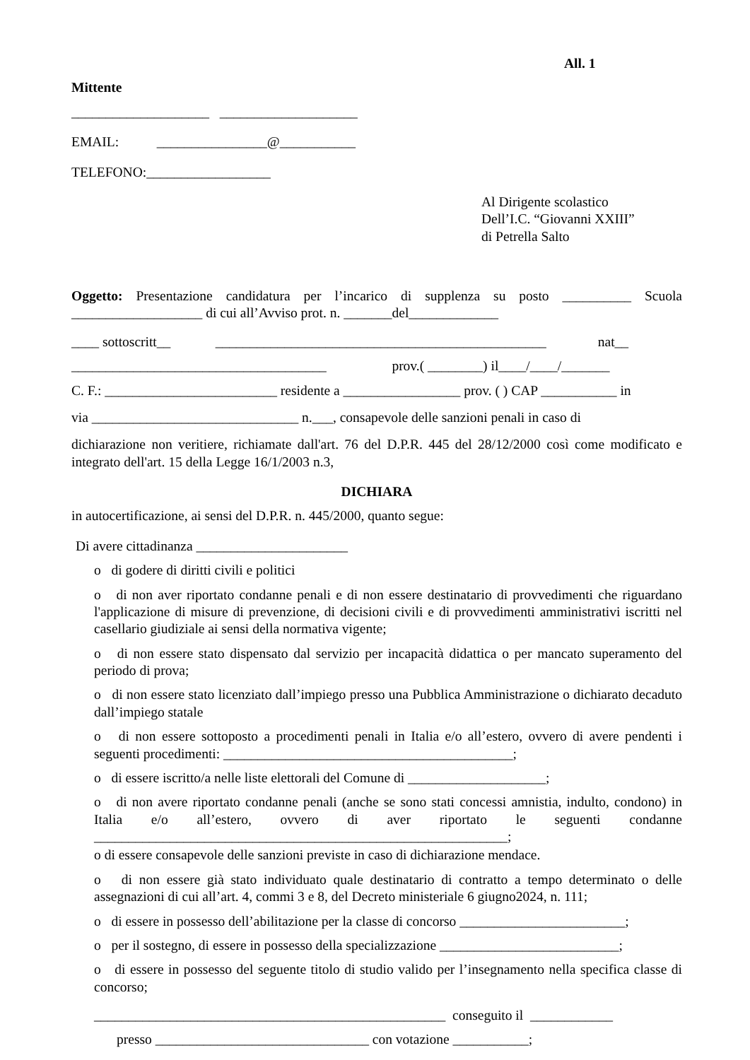All. 1
Mittente
____________________ ____________________
EMAIL: ________________@___________
TELEFONO:__________________
Al Dirigente scolastico
Dell’I.C. “Giovanni XXIII”
di Petrella Salto
Oggetto: Presentazione candidatura per l’incarico di supplenza su posto __________ Scuola ___________________ di cui all’Avviso prot. n. _______del_____________
____ sottoscritt__ ________________________________________________ nat__
_____________________________________ prov.( ________) il____/____/_______
C. F.: _________________________ residente a _________________ prov. ( ) CAP ___________ in
via ______________________________ n.___, consapevole delle sanzioni penali in caso di
dichiarazione non veritiere, richiamate dall'art. 76 del D.P.R. 445 del 28/12/2000 così come modificato e integrato dell'art. 15 della Legge 16/1/2003 n.3,
DICHIARA
in autocertificazione, ai sensi del D.P.R. n. 445/2000, quanto segue:
Di avere cittadinanza ______________________
o di godere di diritti civili e politici
o di non aver riportato condanne penali e di non essere destinatario di provvedimenti che riguardano l'applicazione di misure di prevenzione, di decisioni civili e di provvedimenti amministrativi iscritti nel casellario giudiziale ai sensi della normativa vigente;
o di non essere stato dispensato dal servizio per incapacità didattica o per mancato superamento del periodo di prova;
o di non essere stato licenziato dall’impiego presso una Pubblica Amministrazione o dichiarato decaduto dall’impiego statale
o di non essere sottoposto a procedimenti penali in Italia e/o all’estero, ovvero di avere pendenti i seguenti procedimenti: __________________________________________;
o di essere iscritto/a nelle liste elettorali del Comune di ____________________;
o di non avere riportato condanne penali (anche se sono stati concessi amnistia, indulto, condono) in Italia e/o all’estero, ovvero di aver riportato le seguenti condanne ____________________________________________________________;
o di essere consapevole delle sanzioni previste in caso di dichiarazione mendace.
o di non essere già stato individuato quale destinatario di contratto a tempo determinato o delle assegnazioni di cui all’art. 4, commi 3 e 8, del Decreto ministeriale 6 giugno2024, n. 111;
o di essere in possesso dell’abilitazione per la classe di concorso ________________________;
o per il sostegno, di essere in possesso della specializzazione __________________________;
o di essere in possesso del seguente titolo di studio valido per l’insegnamento nella specifica classe di concorso;
___________________________________________________ conseguito il ____________
presso _______________________________ con votazione ___________;